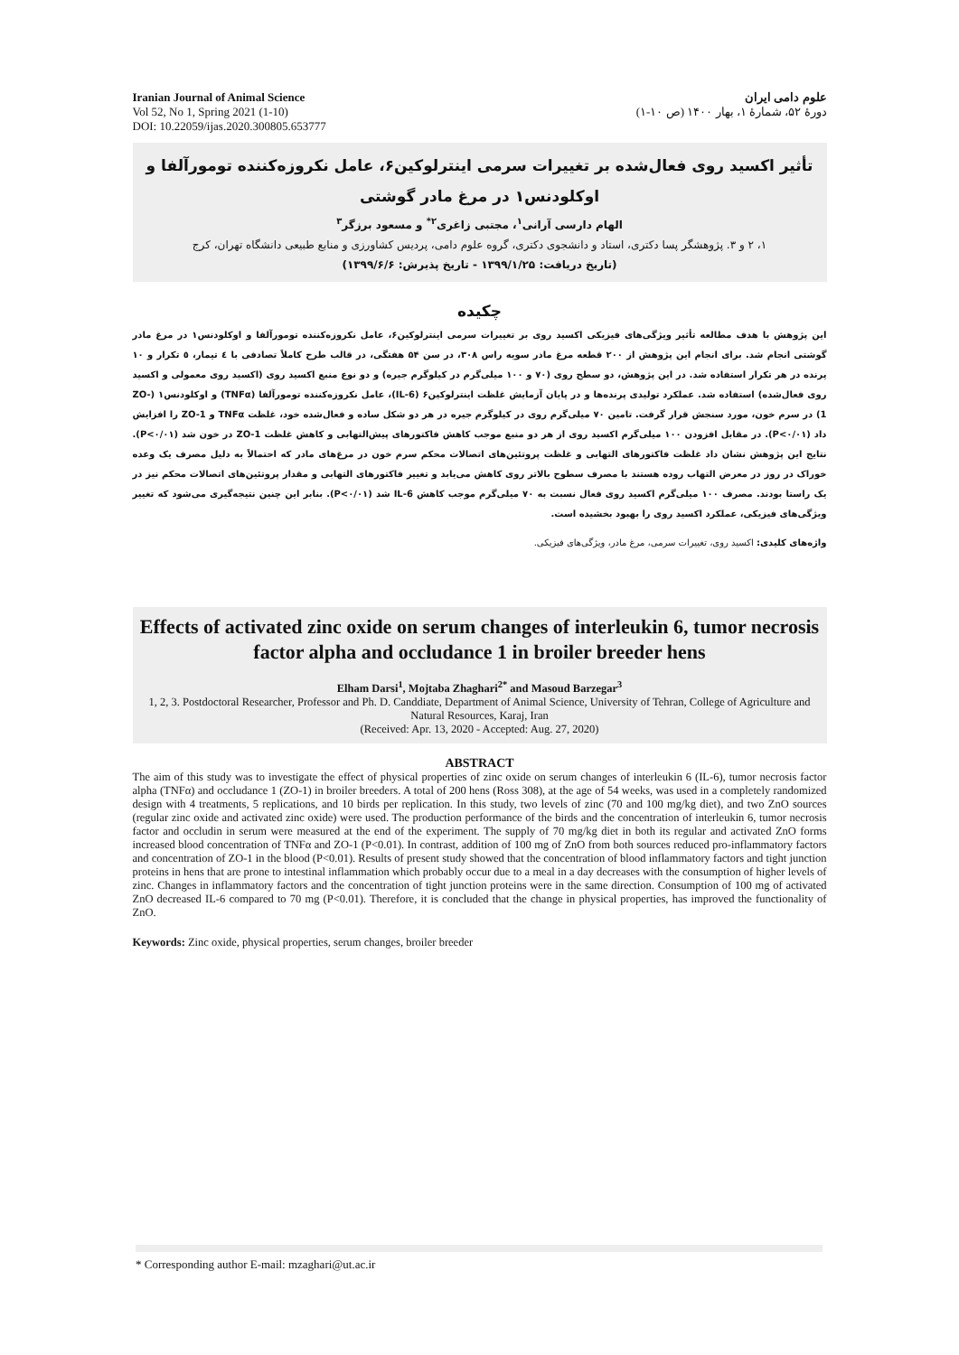Iranian Journal of Animal Science
Vol 52, No 1, Spring 2021 (1-10)
DOI: 10.22059/ijas.2020.300805.653777
علوم دامی ایران
دورهٔ ۵۲، شمارهٔ ۱، بهار ۱۴۰۰ (ص ۱۰-۱)
تأثیر اکسید روی فعال‌شده بر تغییرات سرمی اینترلوکین۶، عامل نکروزه‌کننده تومورآلفا و اوکلودنس۱ در مرغ مادر گوشتی
الهام دارسی آرانی<sup>۱</sup>، مجتبی زاغری<sup>۲*</sup> و مسعود برزگر<sup>۳</sup>
۱، ۲ و ۳. پژوهشگر پسا دکتری، استاد و دانشجوی دکتری، گروه علوم دامی، پردیس کشاورزی و منابع طبیعی دانشگاه تهران، کرج
(تاریخ دریافت: ۱۳۹۹/۱/۲۵ - تاریخ پذیرش: ۱۳۹۹/۶/۶)
چکیده
این پژوهش با هدف مطالعه تأثیر ویژگی‌های فیزیکی اکسید روی بر تغییرات سرمی اینترلوکین۶، عامل نکروزه‌کننده تومورآلفا و اوکلودنس۱ در مرغ مادر گوشتی انجام شد. برای انجام این پژوهش از ۲۰۰ قطعه مرغ مادر سویه راس ۳۰۸، در سن ۵۴ هفتگی، در قالب طرح کاملاً تصادفی با ٤ تیمار، ٥ تکرار و ۱۰ پرنده در هر تکرار استفاده شد. در این پژوهش، دو سطح روی (۷۰ و ۱۰۰ میلی‌گرم در کیلوگرم جیره) و دو نوع منبع اکسید روی (اکسید روی معمولی و اکسید روی فعال‌شده) استفاده شد. عملکرد تولیدی پرنده‌ها و در پایان آزمایش غلظت اینترلوکین۶ (IL-6)، عامل نکروزه‌کننده تومورآلفا (TNFα) و اوکلودنس۱ (ZO-1) در سرم خون، مورد سنجش قرار گرفت. تامین ۷۰ میلی‌گرم روی در کیلوگرم جیره در هر دو شکل ساده و فعال‌شده خود، غلظت TNFα و ZO-1 را افزایش داد (P<۰/۰۱). در مقابل افزودن ۱۰۰ میلی‌گرم اکسید روی از هر دو منبع موجب کاهش فاکتورهای پیش‌التهابی و کاهش غلظت ZO-1 در خون شد (P<۰/۰۱). نتایج این پژوهش نشان داد غلظت فاکتورهای التهابی و غلظت پروتئین‌های اتصالات محکم سرم خون در مرغ‌های مادر که احتمالاً به دلیل مصرف یک وعده خوراک در روز در معرض التهاب روده هستند با مصرف سطوح بالاتر روی کاهش می‌یابد و تغییر فاکتورهای التهابی و مقدار پروتئین‌های اتصالات محکم نیز در یک راستا بودند. مصرف ۱۰۰ میلی‌گرم اکسید روی فعال نسبت به ۷۰ میلی‌گرم موجب کاهش IL-6 شد (P<۰/۰۱). بنابر این چنین نتیجه‌گیری می‌شود که تغییر ویژگی‌های فیزیکی، عملکرد اکسید روی را بهبود بخشیده است.
واژه‌های کلیدی: اکسید روی، تغییرات سرمی، مرغ مادر، ویژگی‌های فیزیکی.
Effects of activated zinc oxide on serum changes of interleukin 6, tumor necrosis factor alpha and occludance 1 in broiler breeder hens
Elham Darsi<sup>1</sup>, Mojtaba Zhaghari<sup>2*</sup> and Masoud Barzegar<sup>3</sup>
1, 2, 3. Postdoctoral Researcher, Professor and Ph. D. Canddiate, Department of Animal Science, University of Tehran, College of Agriculture and Natural Resources, Karaj, Iran
(Received: Apr. 13, 2020 - Accepted: Aug. 27, 2020)
ABSTRACT
The aim of this study was to investigate the effect of physical properties of zinc oxide on serum changes of interleukin 6 (IL-6), tumor necrosis factor alpha (TNFα) and occludance 1 (ZO-1) in broiler breeders. A total of 200 hens (Ross 308), at the age of 54 weeks, was used in a completely randomized design with 4 treatments, 5 replications, and 10 birds per replication. In this study, two levels of zinc (70 and 100 mg/kg diet), and two ZnO sources (regular zinc oxide and activated zinc oxide) were used. The production performance of the birds and the concentration of interleukin 6, tumor necrosis factor and occludin in serum were measured at the end of the experiment. The supply of 70 mg/kg diet in both its regular and activated ZnO forms increased blood concentration of TNFα and ZO-1 (P<0.01). In contrast, addition of 100 mg of ZnO from both sources reduced pro-inflammatory factors and concentration of ZO-1 in the blood (P<0.01). Results of present study showed that the concentration of blood inflammatory factors and tight junction proteins in hens that are prone to intestinal inflammation which probably occur due to a meal in a day decreases with the consumption of higher levels of zinc. Changes in inflammatory factors and the concentration of tight junction proteins were in the same direction. Consumption of 100 mg of activated ZnO decreased IL-6 compared to 70 mg (P<0.01). Therefore, it is concluded that the change in physical properties, has improved the functionality of ZnO.
Keywords: Zinc oxide, physical properties, serum changes, broiler breeder
* Corresponding author E-mail: mzaghari@ut.ac.ir